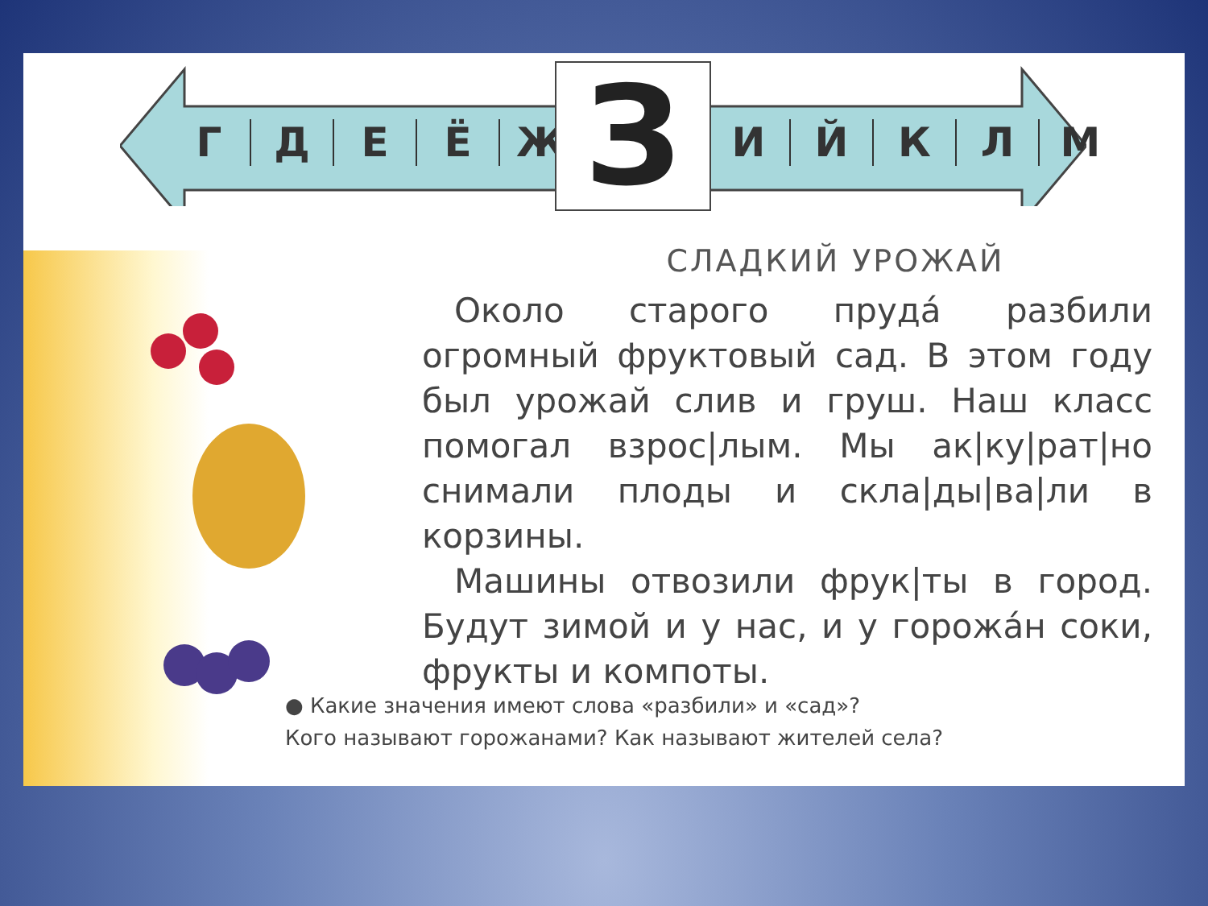ГДЕЁЖ З ИЙКЛМ
СЛАДКИЙ УРОЖАЙ
Около старого пруда́ разбили огромный фруктовый сад. В этом году был урожай слив и груш. Наш класс помогал взрос|лым. Мы ак|ку|рат|но снимали плоды и скла|ды|ва|ли в корзины.
Машины отвозили фрук|ты в город. Будут зимой и у нас, и у горожа́н соки, фрукты и компоты.
● Какие значения имеют слова «разбили» и «сад»?
Кого называют горожанами? Как называют жителей села?